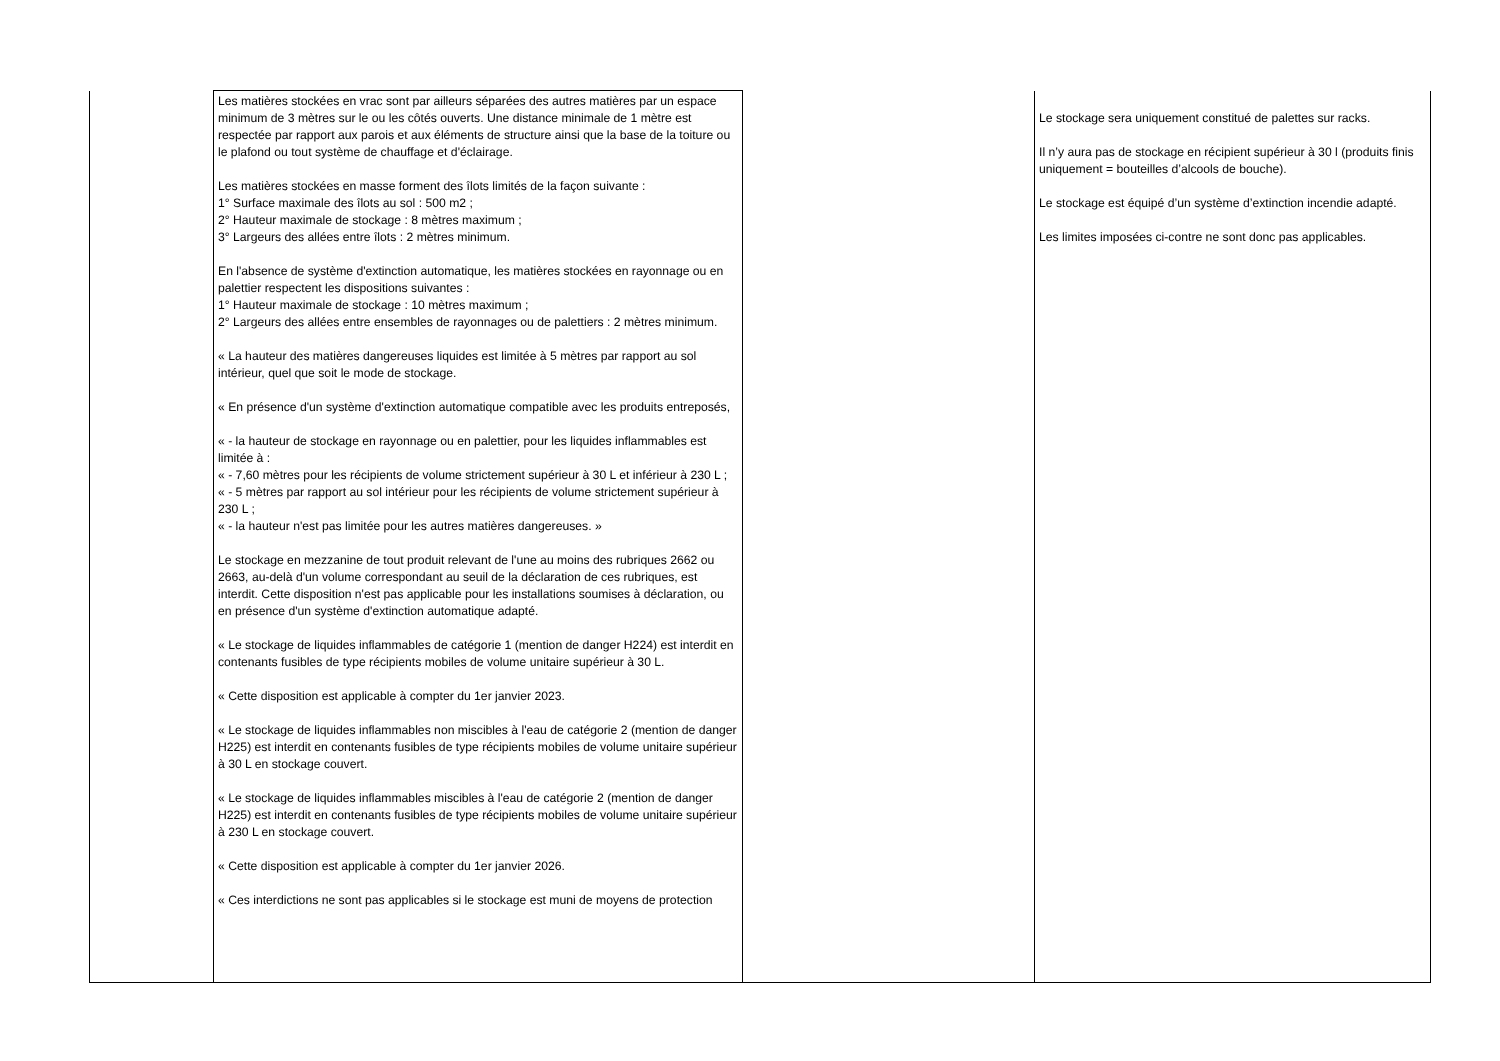| | Les matières stockées en vrac sont par ailleurs séparées des autres matières par un espace minimum de 3 mètres sur le ou les côtés ouverts. Une distance minimale de 1 mètre est respectée par rapport aux parois et aux éléments de structure ainsi que la base de la toiture ou le plafond ou tout système de chauffage et d'éclairage. Les matières stockées en masse forment des îlots limités de la façon suivante : 1° Surface maximale des îlots au sol : 500 m2 ; 2° Hauteur maximale de stockage : 8 mètres maximum ; 3° Largeurs des allées entre îlots : 2 mètres minimum. En l'absence de système d'extinction automatique, les matières stockées en rayonnage ou en palettier respectent les dispositions suivantes : 1° Hauteur maximale de stockage : 10 mètres maximum ; 2° Largeurs des allées entre ensembles de rayonnages ou de palettiers : 2 mètres minimum. « La hauteur des matières dangereuses liquides est limitée à 5 mètres par rapport au sol intérieur, quel que soit le mode de stockage. « En présence d'un système d'extinction automatique compatible avec les produits entreposés, « - la hauteur de stockage en rayonnage ou en palettier, pour les liquides inflammables est limitée à : « - 7,60 mètres pour les récipients de volume strictement supérieur à 30 L et inférieur à 230 L ; « - 5 mètres par rapport au sol intérieur pour les récipients de volume strictement supérieur à 230 L ; « - la hauteur n'est pas limitée pour les autres matières dangereuses. » Le stockage en mezzanine de tout produit relevant de l'une au moins des rubriques 2662 ou 2663, au-delà d'un volume correspondant au seuil de la déclaration de ces rubriques, est interdit. Cette disposition n'est pas applicable pour les installations soumises à déclaration, ou en présence d'un système d'extinction automatique adapté. « Le stockage de liquides inflammables de catégorie 1 (mention de danger H224) est interdit en contenants fusibles de type récipients mobiles de volume unitaire supérieur à 30 L. « Cette disposition est applicable à compter du 1er janvier 2023. « Le stockage de liquides inflammables non miscibles à l'eau de catégorie 2 (mention de danger H225) est interdit en contenants fusibles de type récipients mobiles de volume unitaire supérieur à 30 L en stockage couvert. « Le stockage de liquides inflammables miscibles à l'eau de catégorie 2 (mention de danger H225) est interdit en contenants fusibles de type récipients mobiles de volume unitaire supérieur à 230 L en stockage couvert. « Cette disposition est applicable à compter du 1er janvier 2026. « Ces interdictions ne sont pas applicables si le stockage est muni de moyens de protection | | Le stockage sera uniquement constitué de palettes sur racks. Il n’y aura pas de stockage en récipient supérieur à 30 l (produits finis uniquement = bouteilles d’alcools de bouche). Le stockage est équipé d’un système d’extinction incendie adapté. Les limites imposées ci-contre ne sont donc pas applicables. |